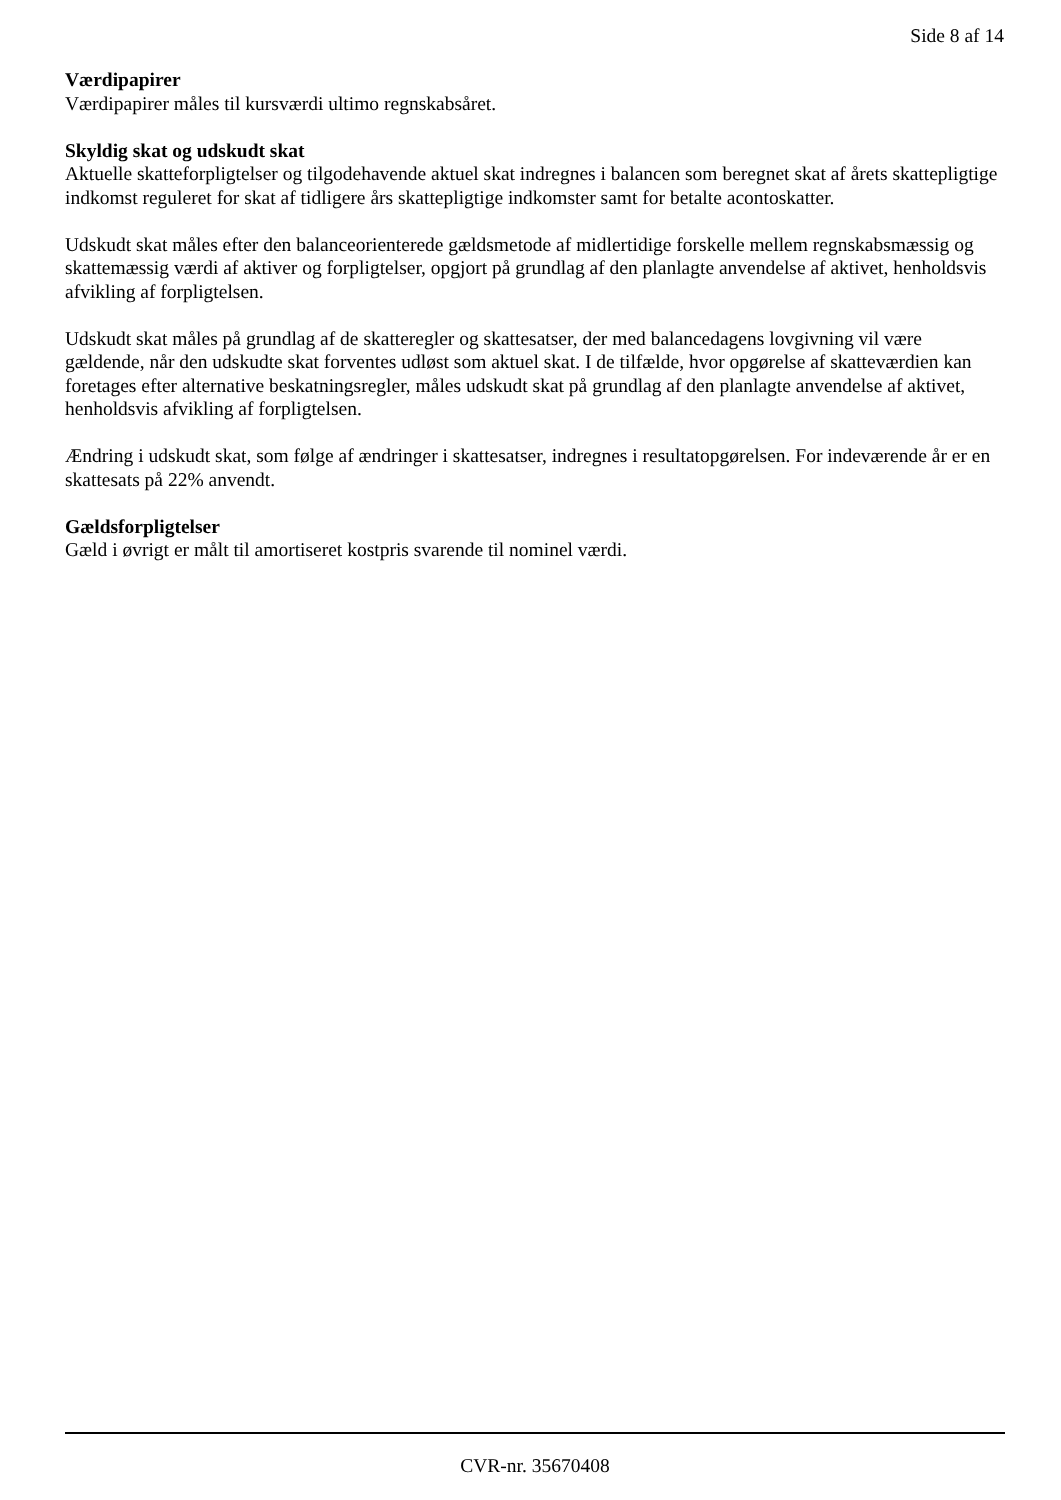Side 8 af 14
Værdipapirer
Værdipapirer måles til kursværdi ultimo regnskabsåret.
Skyldig skat og udskudt skat
Aktuelle skatteforpligtelser og tilgodehavende aktuel skat indregnes i balancen som beregnet skat af årets skattepligtige indkomst reguleret for skat af tidligere års skattepligtige indkomster samt for betalte acontoskatter.
Udskudt skat måles efter den balanceorienterede gældsmetode af midlertidige forskelle mellem regnskabsmæssig og skattemæssig værdi af aktiver og forpligtelser, opgjort på grundlag af den planlagte anvendelse af aktivet, henholdsvis afvikling af forpligtelsen.
Udskudt skat måles på grundlag af de skatteregler og skattesatser, der med balancedagens lovgivning vil være gældende, når den udskudte skat forventes udløst som aktuel skat. I de tilfælde, hvor opgørelse af skatteværdien kan foretages efter alternative beskatningsregler, måles udskudt skat på grundlag af den planlagte anvendelse af aktivet, henholdsvis afvikling af forpligtelsen.
Ændring i udskudt skat, som følge af ændringer i skattesatser, indregnes i resultatopgørelsen. For indeværende år er en skattesats på 22% anvendt.
Gældsforpligtelser
Gæld i øvrigt er målt til amortiseret kostpris svarende til nominel værdi.
CVR-nr. 35670408